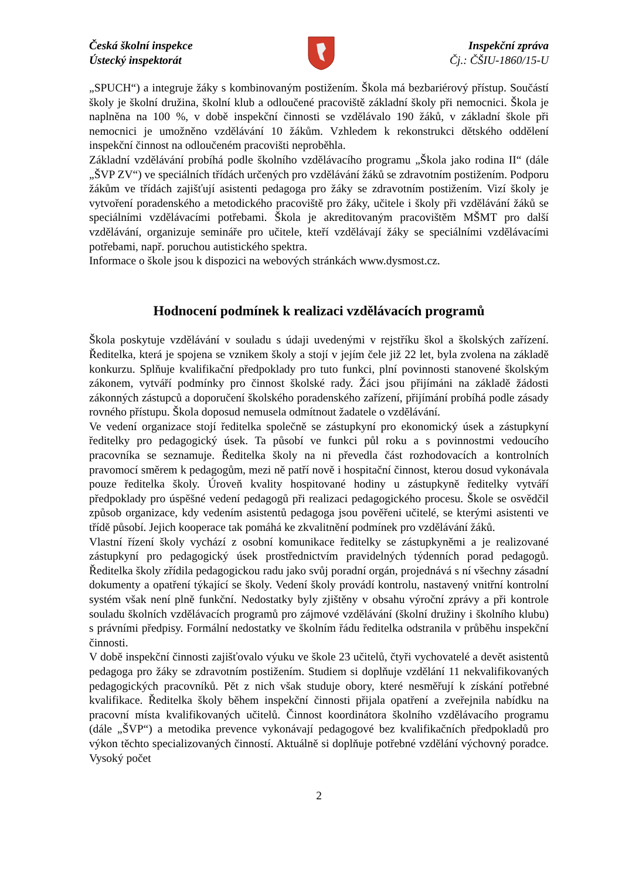Česká školní inspekce
Ústecký inspektorát
Inspekční zpráva
Čj.: ČŠIU-1860/15-U
„SPUCH“) a integruje žáky s kombinovaným postižením. Škola má bezbariérový přístup. Součástí školy je školní družina, školní klub a odloučené pracoviště základní školy při nemocnici. Škola je naplněna na 100 %, v době inspekční činnosti se vzdělávalo 190 žáků, v základní škole při nemocnici je umožněno vzdělávání 10 žákům. Vzhledem k rekonstrukci dětského oddělení inspekční činnost na odloučeném pracovišti neproběhla.
Základní vzdělávání probíhá podle školního vzdělávacího programu „Škola jako rodina II“ (dále „ŠVP ZV“) ve speciálních třídách určených pro vzdělávání žáků se zdravotním postižením. Podporu žákům ve třídách zajišťují asistenti pedagoga pro žáky se zdravotním postižením. Vizí školy je vytvoření poradenského a metodického pracoviště pro žáky, učitele i školy při vzdělávání žáků se speciálními vzdělávacími potřebami. Škola je akreditovaným pracovištěm MŠMT pro další vzdělávání, organizuje semináře pro učitele, kteří vzdělávají žáky se speciálními vzdělávacími potřebami, např. poruchou autistického spektra.
Informace o škole jsou k dispozici na webových stránkách www.dysmost.cz.
Hodnocení podmínek k realizaci vzdělávacích programů
Škola poskytuje vzdělávání v souladu s údaji uvedenými v rejstříku škol a školských zařízení. Ředitelka, která je spojena se vznikem školy a stojí v jejím čele již 22 let, byla zvolena na základě konkurzu. Splňuje kvalifikační předpoklady pro tuto funkci, plní povinnosti stanovené školským zákonem, vytváří podmínky pro činnost školské rady. Žáci jsou přijímáni na základě žádosti zákonných zástupců a doporučení školského poradenského zařízení, přijímání probíhá podle zásady rovného přístupu. Škola doposud nemusela odmítnout žadatele o vzdělávání.
Ve vedení organizace stojí ředitelka společně se zástupkyní pro ekonomický úsek a zástupkyní ředitelky pro pedagogický úsek. Ta působí ve funkci půl roku a s povinnostmi vedoucího pracovníka se seznamuje. Ředitelka školy na ni převedla část rozhodovacích a kontrolních pravomocí směrem k pedagogům, mezi ně patří nově i hospitační činnost, kterou dosud vykonávala pouze ředitelka školy. Úroveň kvality hospitované hodiny u zástupkyně ředitelky vytváří předpoklady pro úspěšné vedení pedagogů při realizaci pedagogického procesu. Škole se osvědčil způsob organizace, kdy vedením asistentů pedagoga jsou pověřeni učitelé, se kterými asistenti ve třídě působí. Jejich kooperace tak pomáhá ke zkvalitnění podmínek pro vzdělávání žáků.
Vlastní řízení školy vychází z osobní komunikace ředitelky se zástupkyněmi a je realizované zástupkyní pro pedagogický úsek prostřednictvím pravidelných týdenních porad pedagogů. Ředitelka školy zřídila pedagogickou radu jako svůj poradní orgán, projednává s ní všechny zásadní dokumenty a opatření týkající se školy. Vedení školy provádí kontrolu, nastavený vnitřní kontrolní systém však není plně funkční. Nedostatky byly zjištěny v obsahu výroční zprávy a při kontrole souladu školních vzdělávacích programů pro zájmové vzdělávání (školní družiny i školního klubu) s právními předpisy. Formální nedostatky ve školním řádu ředitelka odstranila v průběhu inspekční činnosti.
V době inspekční činnosti zajišťovalo výuku ve škole 23 učitelů, čtyři vychovatelé a devět asistentů pedagoga pro žáky se zdravotním postižením. Studiem si doplňuje vzdělání 11 nekvalifikovaných pedagogických pracovníků. Pět z nich však studuje obory, které nesměřují k získání potřebné kvalifikace. Ředitelka školy během inspekční činnosti přijala opatření a zveřejnila nabídku na pracovní místa kvalifikovaných učitelů. Činnost koordinátora školního vzdělávacího programu (dále „ŠVP“) a metodika prevence vykonávají pedagogové bez kvalifikačních předpokladů pro výkon těchto specializovaných činností. Aktuálně si doplňuje potřebné vzdělání výchovný poradce. Vysoký počet
2